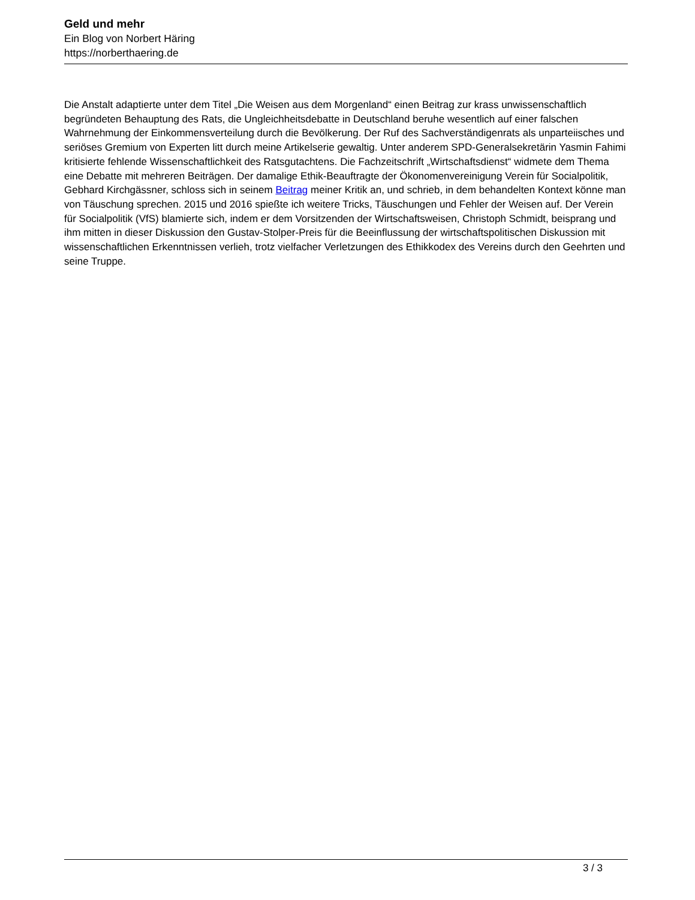Geld und mehr
Ein Blog von Norbert Häring
https://norberthaering.de
Die Anstalt adaptierte unter dem Titel „Die Weisen aus dem Morgenland“ einen Beitrag zur krass unwissenschaftlich begründeten Behauptung des Rats, die Ungleichheitsdebatte in Deutschland beruhe wesentlich auf einer falschen Wahrnehmung der Einkommensverteilung durch die Bevölkerung. Der Ruf des Sachverständigenrats als unparteiisches und seriöses Gremium von Experten litt durch meine Artikelserie gewaltig. Unter anderem SPD-Generalsekretärin Yasmin Fahimi kritisierte fehlende Wissenschaftlichkeit des Ratsgutachtens. Die Fachzeitschrift „Wirtschaftsdienst“ widmete dem Thema eine Debatte mit mehreren Beiträgen. Der damalige Ethik-Beauftragte der Ökonomenvereinigung Verein für Socialpolitik, Gebhard Kirchgässner, schloss sich in seinem Beitrag meiner Kritik an, und schrieb, in dem behandelten Kontext könne man von Täuschung sprechen. 2015 und 2016 spießte ich weitere Tricks, Täuschungen und Fehler der Weisen auf. Der Verein für Socialpolitik (VfS) blamierte sich, indem er dem Vorsitzenden der Wirtschaftsweisen, Christoph Schmidt, beisprang und ihm mitten in dieser Diskussion den Gustav-Stolper-Preis für die Beeinflussung der wirtschaftspolitischen Diskussion mit wissenschaftlichen Erkenntnissen verlieh, trotz vielfacher Verletzungen des Ethikkodex des Vereins durch den Geehrten und seine Truppe.
3 / 3